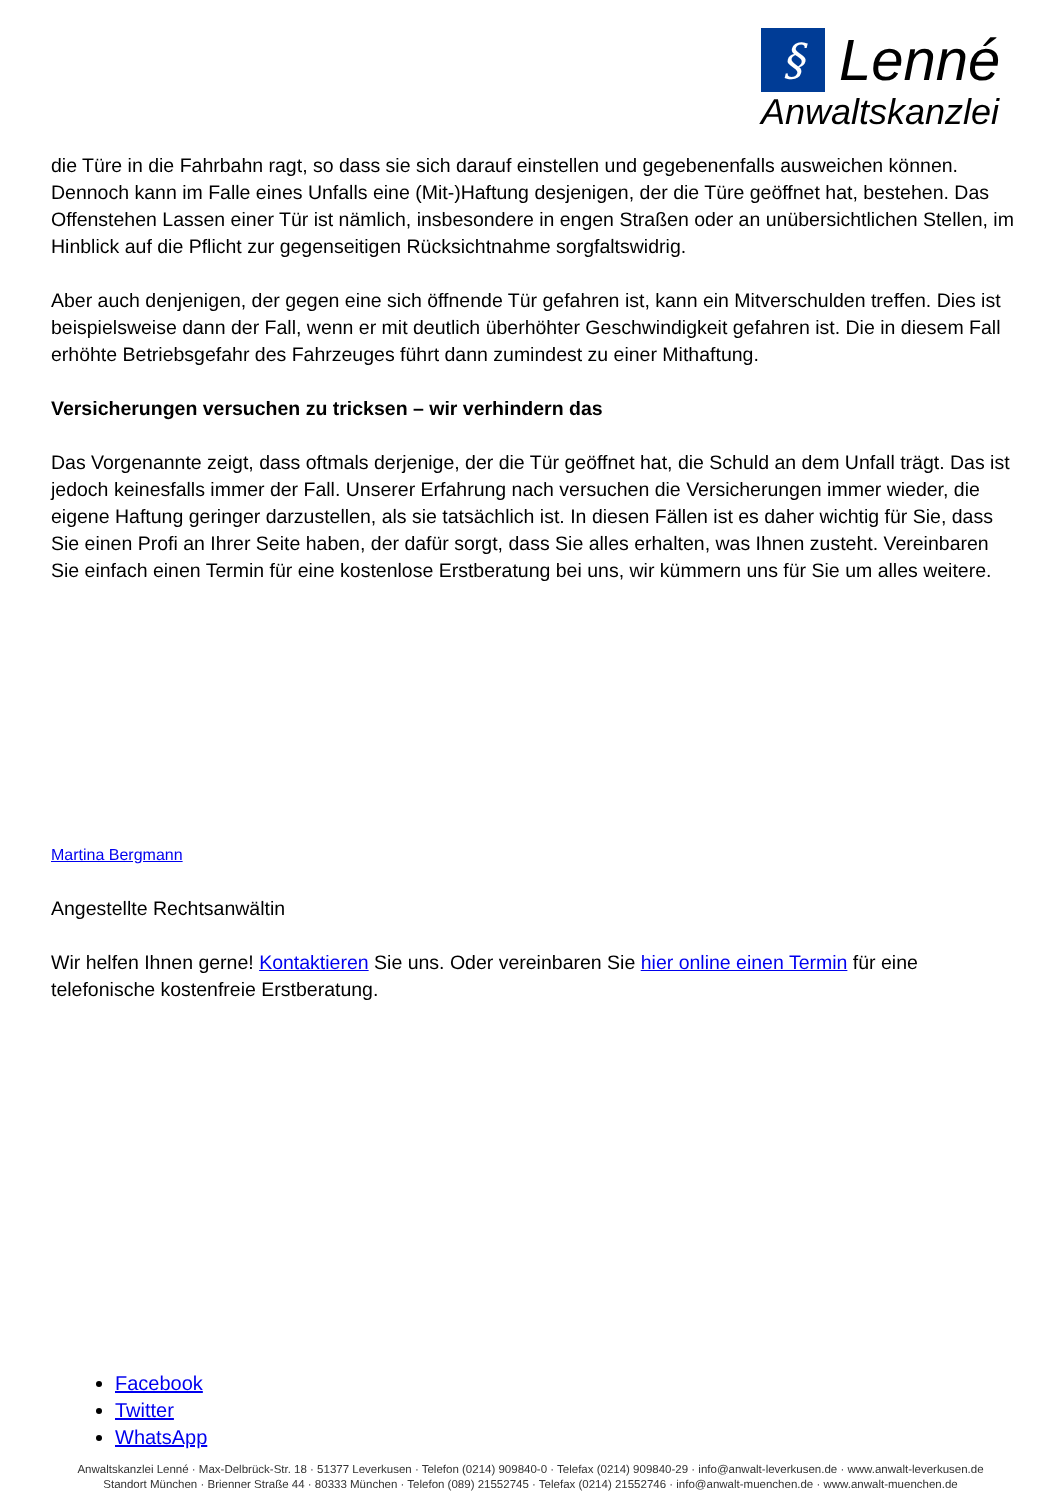§ Lenné
Anwaltskanzlei
die Türe in die Fahrbahn ragt, so dass sie sich darauf einstellen und gegebenenfalls ausweichen können. Dennoch kann im Falle eines Unfalls eine (Mit-)Haftung desjenigen, der die Türe geöffnet hat, bestehen. Das Offenstehen Lassen einer Tür ist nämlich, insbesondere in engen Straßen oder an unübersichtlichen Stellen, im Hinblick auf die Pflicht zur gegenseitigen Rücksichtnahme sorgfaltswidrig.
Aber auch denjenigen, der gegen eine sich öffnende Tür gefahren ist, kann ein Mitverschulden treffen. Dies ist beispielsweise dann der Fall, wenn er mit deutlich überhöhter Geschwindigkeit gefahren ist. Die in diesem Fall erhöhte Betriebsgefahr des Fahrzeuges führt dann zumindest zu einer Mithaftung.
Versicherungen versuchen zu tricksen – wir verhindern das
Das Vorgenannte zeigt, dass oftmals derjenige, der die Tür geöffnet hat, die Schuld an dem Unfall trägt. Das ist jedoch keinesfalls immer der Fall. Unserer Erfahrung nach versuchen die Versicherungen immer wieder, die eigene Haftung geringer darzustellen, als sie tatsächlich ist. In diesen Fällen ist es daher wichtig für Sie, dass Sie einen Profi an Ihrer Seite haben, der dafür sorgt, dass Sie alles erhalten, was Ihnen zusteht. Vereinbaren Sie einfach einen Termin für eine kostenlose Erstberatung bei uns, wir kümmern uns für Sie um alles weitere.
Martina Bergmann
Angestellte Rechtsanwältin
Wir helfen Ihnen gerne! Kontaktieren Sie uns. Oder vereinbaren Sie hier online einen Termin für eine telefonische kostenfreie Erstberatung.
Facebook
Twitter
WhatsApp
Anwaltskanzlei Lenné · Max-Delbrück-Str. 18 · 51377 Leverkusen · Telefon (0214) 909840-0 · Telefax (0214) 909840-29 · info@anwalt-leverkusen.de · www.anwalt-leverkusen.de
Standort München · Brienner Straße 44 · 80333 München · Telefon (089) 21552745 · Telefax (0214) 21552746 · info@anwalt-muenchen.de · www.anwalt-muenchen.de